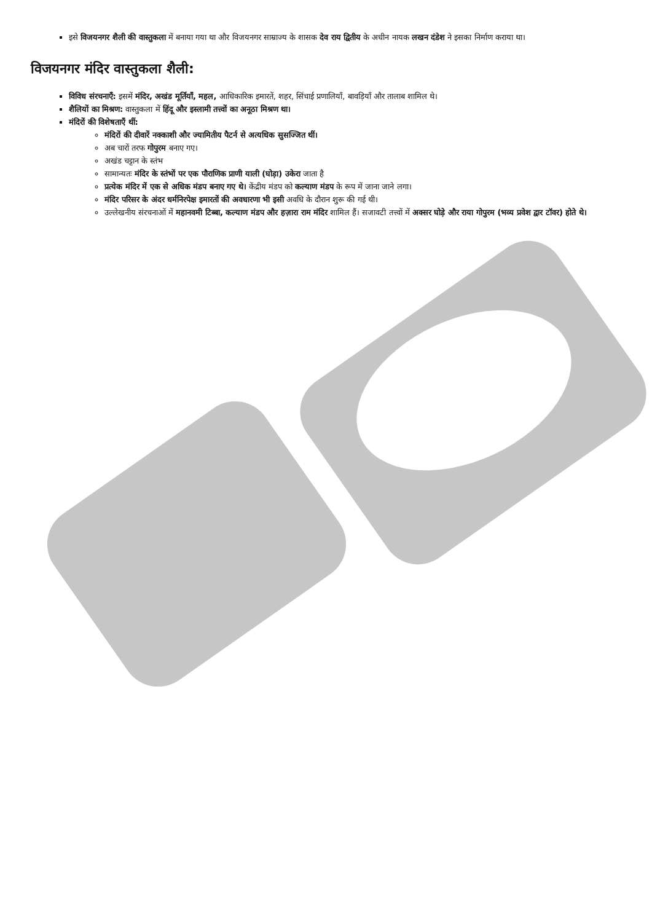इसे विजयनगर शैली की वास्तुकला में बनाया गया था और विजयनगर साम्राज्य के शासक देव राय द्वितीय के अधीन नायक लखन दंडेश ने इसका निर्माण कराया था।
विजयनगर मंदिर वास्तुकला शैली:
विविध संरचनाएँ: इसमें मंदिर, अखंड मूर्तियाँ, महल, आधिकारिक इमारतें, शहर, सिंचाई प्रणालियाँ, बावड़ियाँ और तालाब शामिल थे।
शैलियों का मिश्रण: वास्तुकला में हिंदू और इस्लामी तत्त्वों का अनूठा मिश्रण था।
मंदिरों की विशेषताएँ थीं:
मंदिरों की दीवारें नक्काशी और ज्यामितीय पैटर्न से अत्यधिक सुसज्जित थीं।
अब चारों तरफ गोपुरम बनाए गए।
अखंड चट्टान के स्तंभ
सामान्यतः मंदिर के स्तंभों पर एक पौराणिक प्राणी याली (घोड़ा) उकेरा जाता है
प्रत्येक मंदिर में एक से अधिक मंडप बनाए गए थे। केंद्रीय मंडप को कल्याण मंडप के रूप में जाना जाने लगा।
मंदिर परिसर के अंदर धर्मनिरपेक्ष इमारतों की अवधारणा भी इसी अवधि के दौरान शुरू की गई थी।
उल्लेखनीय संरचनाओं में महानवमी टिब्बा, कल्याण मंडप और हज़ारा राम मंदिर शामिल हैं। सजावटी तत्त्वों में अक्सर घोड़े और राया गोपुरम (भव्य प्रवेश द्वार टॉवर) होते थे।